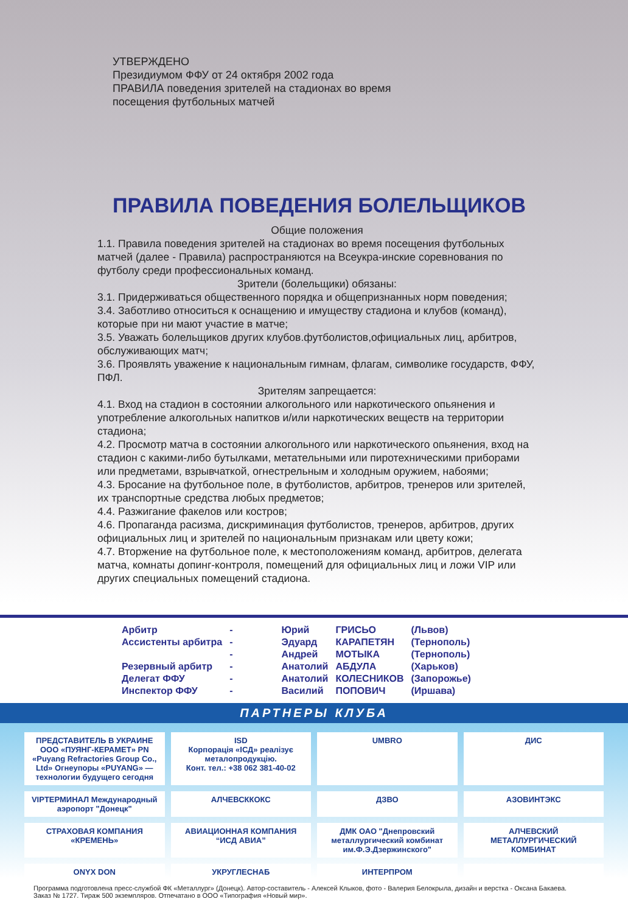УТВЕРЖДЕНО
Президиумом ФФУ от 24 октября 2002 года
ПРАВИЛА поведения зрителей на стадионах во время
посещения футбольных матчей
ПРАВИЛА ПОВЕДЕНИЯ БОЛЕЛЬЩИКОВ
Общие положения
1.1. Правила поведения зрителей на стадионах во время посещения футбольных матчей (далее - Правила) распространяются на Всеукра-инские соревнования по футболу среди профессиональных команд.
Зрители (болельщики) обязаны:
3.1. Придерживаться общественного порядка и общепризнанных норм поведения;
3.4. Заботливо относиться к оснащению и имуществу стадиона и клубов (команд), которые при ни мают участие в матче;
3.5. Уважать болельщиков других клубов.футболистов,официальных лиц, арбитров, обслуживающих матч;
3.6. Проявлять уважение к национальным гимнам, флагам, символике государств, ФФУ, ПФЛ.
Зрителям запрещается:
4.1. Вход на стадион в состоянии алкогольного или наркотического опьянения и употребление алкогольных напитков и/или наркотических веществ на территории стадиона;
4.2. Просмотр матча в состоянии алкогольного или наркотического опьянения, вход на стадион с какими-либо бутылками, метательными или пиротехническими приборами или предметами, взрывчаткой, огнестрельным и холодным оружием, набоями;
4.3. Бросание на футбольное поле, в футболистов, арбитров, тренеров или зрителей, их транспортные средства любых предметов;
4.4. Разжигание факелов или костров;
4.6. Пропаганда расизма, дискриминация футболистов, тренеров, арбитров, других официальных лиц и зрителей по национальным признакам или цвету кожи;
4.7. Вторжение на футбольное поле, к местоположениям команд, арбитров, делегата матча, комнаты допинг-контроля, помещений для официальных лиц и ложи VIP или других специальных помещений стадиона.
| Арбитр | - | Юрий | ГРИСЬО | (Львов) |
| Ассистенты арбитра | - | Эдуард | КАРАПЕТЯН | (Тернополь) |
| | - | Андрей | МОТЫКА | (Тернополь) |
| Резервный арбитр | - | Анатолий | АБДУЛА | (Харьков) |
| Делегат ФФУ | - | Анатолий | КОЛЕСНИКОВ | (Запорожье) |
| Инспектор ФФУ | - | Василий | ПОПОВИЧ | (Иршава) |
ПАРТНЕРЫ КЛУБА
ПРЕДСТАВИТЕЛЬ В УКРАИНЕ ООО «ПУЯНГ-КЕРАМЕТ» PN «Puyang Refractories Group Co., Ltd» Огнеупоры «PUYANG» — технологии будущего сегодня
ISD
Корпорація «ІСД» реалізує металопродукцію.
Конт. тел.: +38 062 381-40-02
UMBRO
ДИС
VIPТЕРМИНАЛ Международный аэропорт "Донецк"
АЛЧЕВСККОКС
ДЗВО
АЗОВИНТЭКС
СТРАХОВАЯ КОМПАНИЯ «КРЕМЕНЬ»
АВИАЦИОННАЯ КОМПАНИЯ “ИСД АВИА”
ДМК ОАО "Днепровский металлургический комбинат им.Ф.Э.Дзержинского"
АЛЧЕВСКИЙ МЕТАЛЛУРГИЧЕСКИЙ КОМБИНАТ
ONYX DON
УКРУГЛЕСНАБ
ИНТЕРПРОМ
Программа подготовлена пресс-службой ФК «Металлург» (Донецк). Автор-составитель - Алексей Клыков, фото - Валерия Белокрыла, дизайн и верстка - Оксана Бакаева.
Заказ № 1727. Тираж 500 экземпляров. Отпечатано в ООО «Типография «Новый мир».